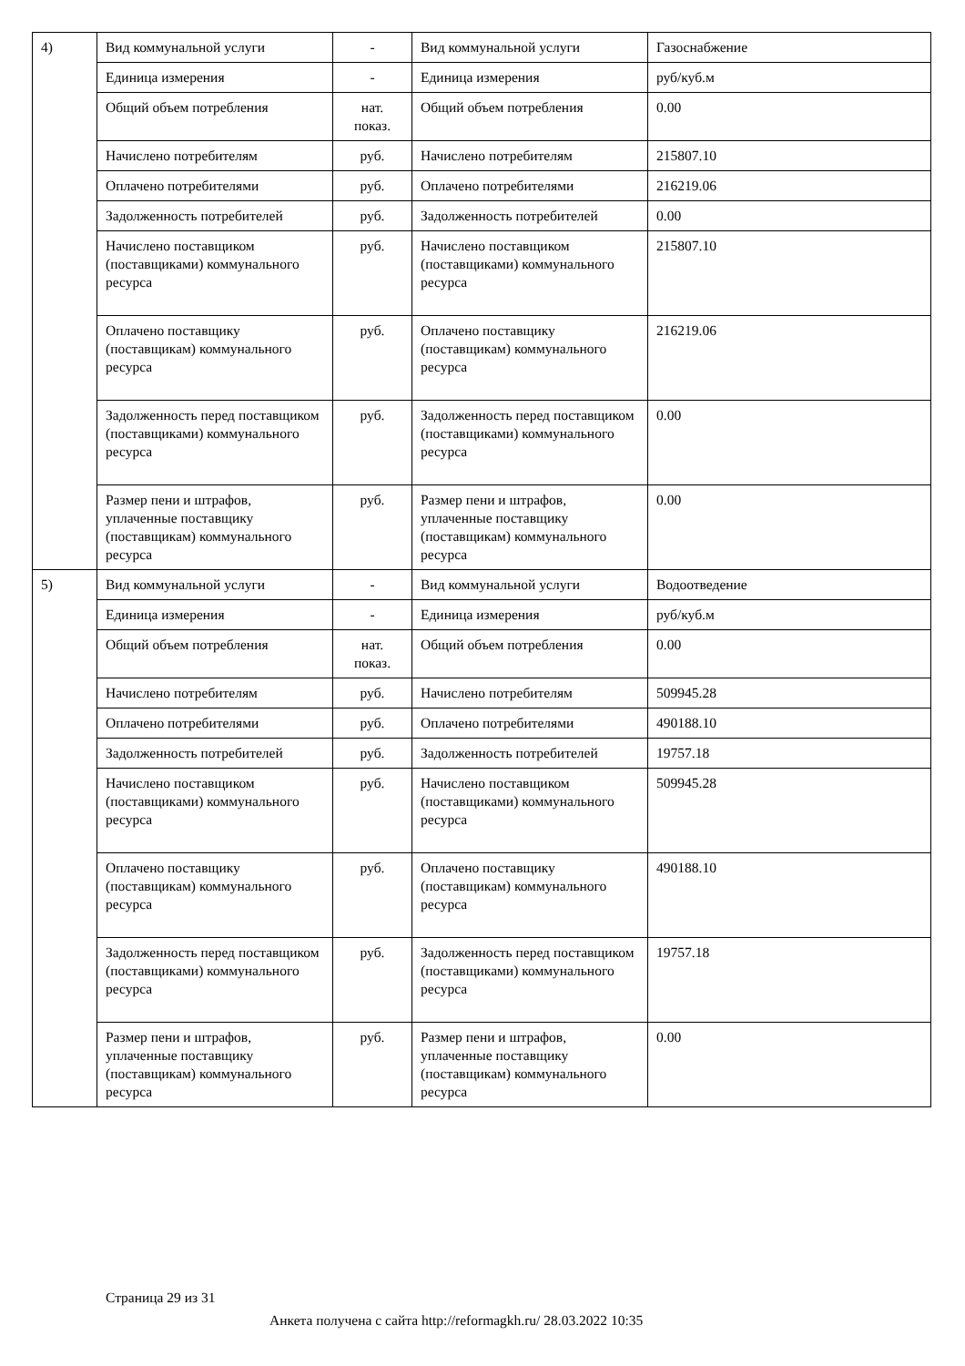| 4) | Вид коммунальной услуги | - | Вид коммунальной услуги | Газоснабжение |
| | Единица измерения | - | Единица измерения | руб/куб.м |
| | Общий объем потребления | нат. показ. | Общий объем потребления | 0.00 |
| | Начислено потребителям | руб. | Начислено потребителям | 215807.10 |
| | Оплачено потребителями | руб. | Оплачено потребителями | 216219.06 |
| | Задолженность потребителей | руб. | Задолженность потребителей | 0.00 |
| | Начислено поставщиком (поставщиками) коммунального ресурса | руб. | Начислено поставщиком (поставщиками) коммунального ресурса | 215807.10 |
| | Оплачено поставщику (поставщикам) коммунального ресурса | руб. | Оплачено поставщику (поставщикам) коммунального ресурса | 216219.06 |
| | Задолженность перед поставщиком (поставщиками) коммунального ресурса | руб. | Задолженность перед поставщиком (поставщиками) коммунального ресурса | 0.00 |
| | Размер пени и штрафов, уплаченные поставщику (поставщикам) коммунального ресурса | руб. | Размер пени и штрафов, уплаченные поставщику (поставщикам) коммунального ресурса | 0.00 |
| 5) | Вид коммунальной услуги | - | Вид коммунальной услуги | Водоотведение |
| | Единица измерения | - | Единица измерения | руб/куб.м |
| | Общий объем потребления | нат. показ. | Общий объем потребления | 0.00 |
| | Начислено потребителям | руб. | Начислено потребителям | 509945.28 |
| | Оплачено потребителями | руб. | Оплачено потребителями | 490188.10 |
| | Задолженность потребителей | руб. | Задолженность потребителей | 19757.18 |
| | Начислено поставщиком (поставщиками) коммунального ресурса | руб. | Начислено поставщиком (поставщиками) коммунального ресурса | 509945.28 |
| | Оплачено поставщику (поставщикам) коммунального ресурса | руб. | Оплачено поставщику (поставщикам) коммунального ресурса | 490188.10 |
| | Задолженность перед поставщиком (поставщиками) коммунального ресурса | руб. | Задолженность перед поставщиком (поставщиками) коммунального ресурса | 19757.18 |
| | Размер пени и штрафов, уплаченные поставщику (поставщикам) коммунального ресурса | руб. | Размер пени и штрафов, уплаченные поставщику (поставщикам) коммунального ресурса | 0.00 |
Страница 29 из 31
Анкета получена с сайта http://reformagkh.ru/ 28.03.2022 10:35